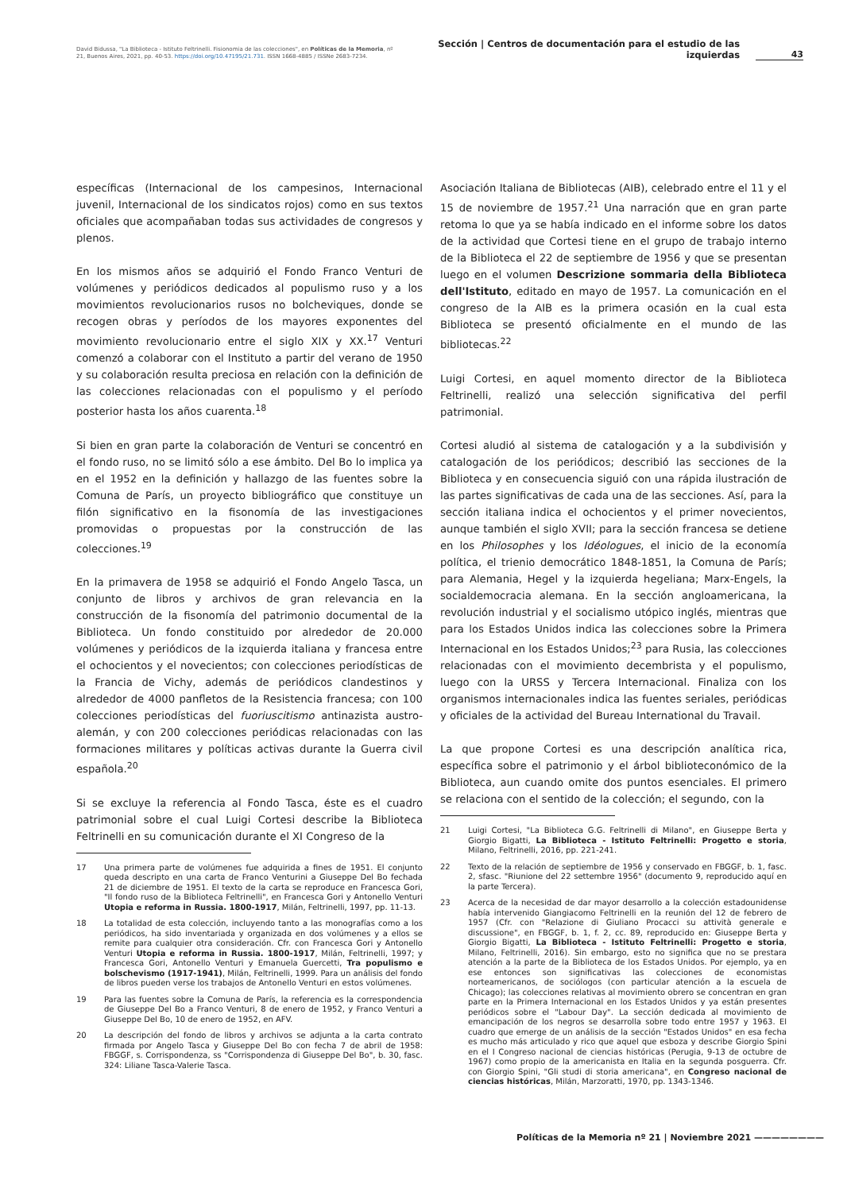David Bidussa, "La Biblioteca - Istituto Feltrinelli. Fisionomia de las colecciones", en Políticas de la Memoria, nº 21, Buenos Aires, 2021, pp. 40-53. https://doi.org/10.47195/21.731. ISSN 1668-4885 / ISSNe 2683-7234.
Sección | Centros de documentación para el estudio de las izquierdas
43
específicas (Internacional de los campesinos, Internacional juvenil, Internacional de los sindicatos rojos) como en sus textos oficiales que acompañaban todas sus actividades de congresos y plenos.
En los mismos años se adquirió el Fondo Franco Venturi de volúmenes y periódicos dedicados al populismo ruso y a los movimientos revolucionarios rusos no bolcheviques, donde se recogen obras y períodos de los mayores exponentes del movimiento revolucionario entre el siglo XIX y XX.<sup>17</sup> Venturi comenzó a colaborar con el Instituto a partir del verano de 1950 y su colaboración resulta preciosa en relación con la definición de las colecciones relacionadas con el populismo y el período posterior hasta los años cuarenta.<sup>18</sup>
Si bien en gran parte la colaboración de Venturi se concentró en el fondo ruso, no se limitó sólo a ese ámbito. Del Bo lo implica ya en el 1952 en la definición y hallazgo de las fuentes sobre la Comuna de París, un proyecto bibliográfico que constituye un filón significativo en la fisonomía de las investigaciones promovidas o propuestas por la construcción de las colecciones.<sup>19</sup>
En la primavera de 1958 se adquirió el Fondo Angelo Tasca, un conjunto de libros y archivos de gran relevancia en la construcción de la fisonomía del patrimonio documental de la Biblioteca. Un fondo constituido por alrededor de 20.000 volúmenes y periódicos de la izquierda italiana y francesa entre el ochocientos y el novecientos; con colecciones periodísticas de la Francia de Vichy, además de periódicos clandestinos y alrededor de 4000 panfletos de la Resistencia francesa; con 100 colecciones periodísticas del fuoriuscitismo antinazista austro-alemán, y con 200 colecciones periódicas relacionadas con las formaciones militares y políticas activas durante la Guerra civil española.<sup>20</sup>
Si se excluye la referencia al Fondo Tasca, éste es el cuadro patrimonial sobre el cual Luigi Cortesi describe la Biblioteca Feltrinelli en su comunicación durante el XI Congreso de la
17 Una primera parte de volúmenes fue adquirida a fines de 1951. El conjunto queda descripto en una carta de Franco Venturini a Giuseppe Del Bo fechada 21 de diciembre de 1951. El texto de la carta se reproduce en Francesca Gori, "Il fondo ruso de la Biblioteca Feltrinelli", en Francesca Gori y Antonello Venturi Utopia e reforma in Russia. 1800-1917, Milán, Feltrinelli, 1997, pp. 11-13.
18 La totalidad de esta colección, incluyendo tanto a las monografías como a los periódicos, ha sido inventariada y organizada en dos volúmenes y a ellos se remite para cualquier otra consideración. Cfr. con Francesca Gori y Antonello Venturi Utopia e reforma in Russia. 1800-1917, Milán, Feltrinelli, 1997; y Francesca Gori, Antonello Venturi y Emanuela Guercetti, Tra populismo e bolschevismo (1917-1941), Milán, Feltrinelli, 1999. Para un análisis del fondo de libros pueden verse los trabajos de Antonello Venturi en estos volúmenes.
19 Para las fuentes sobre la Comuna de París, la referencia es la correspondencia de Giuseppe Del Bo a Franco Venturi, 8 de enero de 1952, y Franco Venturi a Giuseppe Del Bo, 10 de enero de 1952, en AFV.
20 La descripción del fondo de libros y archivos se adjunta a la carta contrato firmada por Angelo Tasca y Giuseppe Del Bo con fecha 7 de abril de 1958: FBGGF, s. Corrispondenza, ss "Corrispondenza di Giuseppe Del Bo", b. 30, fasc. 324: Liliane Tasca-Valerie Tasca.
Asociación Italiana de Bibliotecas (AIB), celebrado entre el 11 y el 15 de noviembre de 1957.<sup>21</sup> Una narración que en gran parte retoma lo que ya se había indicado en el informe sobre los datos de la actividad que Cortesi tiene en el grupo de trabajo interno de la Biblioteca el 22 de septiembre de 1956 y que se presentan luego en el volumen Descrizione sommaria della Biblioteca dell'Istituto, editado en mayo de 1957. La comunicación en el congreso de la AIB es la primera ocasión en la cual esta Biblioteca se presentó oficialmente en el mundo de las bibliotecas.<sup>22</sup>
Luigi Cortesi, en aquel momento director de la Biblioteca Feltrinelli, realizó una selección significativa del perfil patrimonial.
Cortesi aludió al sistema de catalogación y a la subdivisión y catalogación de los periódicos; describió las secciones de la Biblioteca y en consecuencia siguió con una rápida ilustración de las partes significativas de cada una de las secciones. Así, para la sección italiana indica el ochocientos y el primer novecientos, aunque también el siglo XVII; para la sección francesa se detiene en los Philosophes y los Idéologues, el inicio de la economía política, el trienio democrático 1848-1851, la Comuna de París; para Alemania, Hegel y la izquierda hegeliana; Marx-Engels, la socialdemocracia alemana. En la sección angloamericana, la revolución industrial y el socialismo utópico inglés, mientras que para los Estados Unidos indica las colecciones sobre la Primera Internacional en los Estados Unidos;<sup>23</sup> para Rusia, las colecciones relacionadas con el movimiento decembrista y el populismo, luego con la URSS y Tercera Internacional. Finaliza con los organismos internacionales indica las fuentes seriales, periódicas y oficiales de la actividad del Bureau International du Travail.
La que propone Cortesi es una descripción analítica rica, específica sobre el patrimonio y el árbol biblioteconómico de la Biblioteca, aun cuando omite dos puntos esenciales. El primero se relaciona con el sentido de la colección; el segundo, con la
21 Luigi Cortesi, "La Biblioteca G.G. Feltrinelli di Milano", en Giuseppe Berta y Giorgio Bigatti, La Biblioteca - Istituto Feltrinelli: Progetto e storia, Milano, Feltrinelli, 2016, pp. 221-241.
22 Texto de la relación de septiembre de 1956 y conservado en FBGGF, b. 1, fasc. 2, sfasc. "Riunione del 22 settembre 1956" (documento 9, reproducido aquí en la parte Tercera).
23 Acerca de la necesidad de dar mayor desarrollo a la colección estadounidense había intervenido Giangiacomo Feltrinelli en la reunión del 12 de febrero de 1957 (Cfr. con "Relazione di Giuliano Procacci su attività generale e discussione", en FBGGF, b. 1, f. 2, cc. 89, reproducido en: Giuseppe Berta y Giorgio Bigatti, La Biblioteca - Istituto Feltrinelli: Progetto e storia, Milano, Feltrinelli, 2016). Sin embargo, esto no significa que no se prestara atención a la parte de la Biblioteca de los Estados Unidos. Por ejemplo, ya en ese entonces son significativas las colecciones de economistas norteamericanos, de sociólogos (con particular atención a la escuela de Chicago); las colecciones relativas al movimiento obrero se concentran en gran parte en la Primera Internacional en los Estados Unidos y ya están presentes periódicos sobre el "Labour Day". La sección dedicada al movimiento de emancipación de los negros se desarrolla sobre todo entre 1957 y 1963. El cuadro que emerge de un análisis de la sección "Estados Unidos" en esa fecha es mucho más articulado y rico que aquel que esboza y describe Giorgio Spini en el I Congreso nacional de ciencias históricas (Perugia, 9-13 de octubre de 1967) como propio de la americanista en Italia en la segunda posguerra. Cfr. con Giorgio Spini, "Gli studi di storia americana", en Congreso nacional de ciencias históricas, Milán, Marzoratti, 1970, pp. 1343-1346.
Políticas de la Memoria nº 21 | Noviembre 2021 ————————